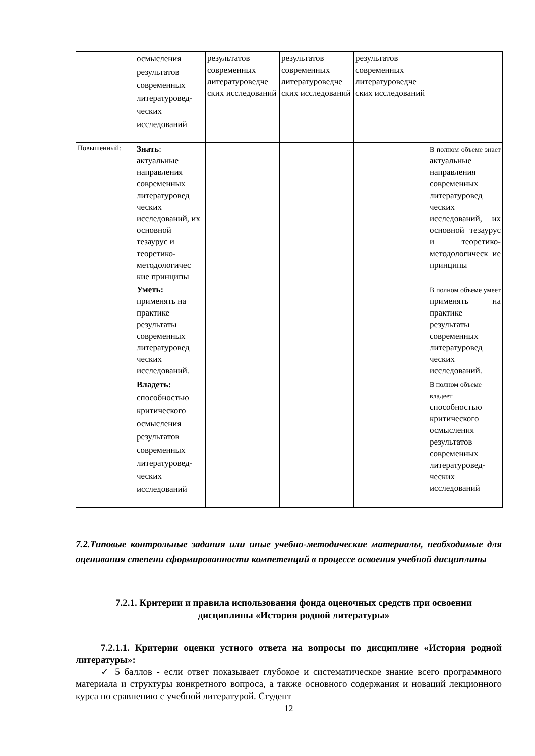| | осмысления результатов современных литературовед-ческих исследований | результатов современных литературоведче ских исследований | результатов современных литературоведче ских исследований | результатов современных литературоведче ских исследований | |
| Повышенный: | Знать : актуальные направления современных литературовед ческих исследований, их основной тезаурус и теоретико-методологичес кие принципы | | | | В полном объеме знает актуальные направления современных литературовед ческих исследований, их основной тезаурус и теоретико-методологическ ие принципы |
| | Уметь: применять на практике результаты современных литературовед ческих исследований. | | | | В полном объеме умеет применять на практике результаты современных литературовед ческих исследований. |
| | Владеть: способностью критического осмысления результатов современных литературовед-ческих исследований | | | | В полном объеме владеет способностью критического осмысления результатов современных литературовед-ческих исследований |
7.2.Типовые контрольные задания или иные учебно-методические материалы, необходимые для оценивания степени сформированности компетенций в процессе освоения учебной дисциплины
7.2.1. Критерии и правила использования фонда оценочных средств при освоении дисциплины «История родной литературы»
7.2.1.1. Критерии оценки устного ответа на вопросы по дисциплине «История родной литературы»:
✓ 5 баллов - если ответ показывает глубокое и систематическое знание всего программного материала и структуры конкретного вопроса, а также основного содержания и новаций лекционного курса по сравнению с учебной литературой. Студент
12